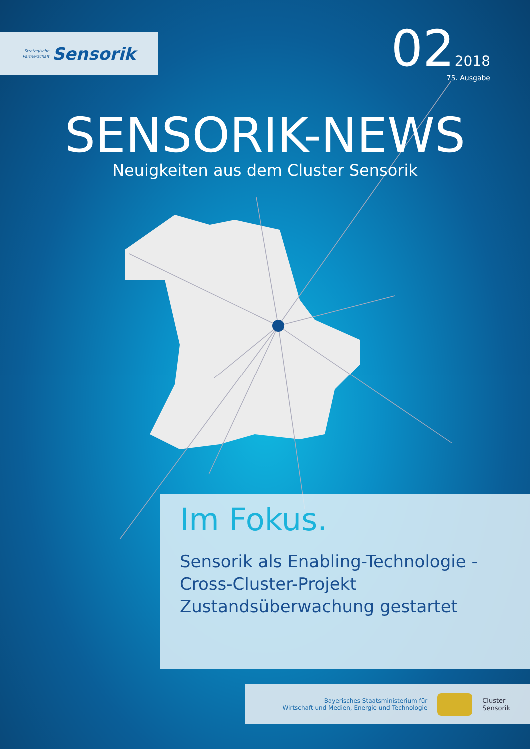Strategische
Partnerschaft Sensorik
022018
75. Ausgabe
SENSORIK-NEWS
Neuigkeiten aus dem Cluster Sensorik
Im Fokus.
Sensorik als Enabling-Technologie -
Cross-Cluster-Projekt
Zustandsüberwachung gestartet
Bayerisches Staatsministerium für
Wirtschaft und Medien, Energie und Technologie
Cluster
Sensorik